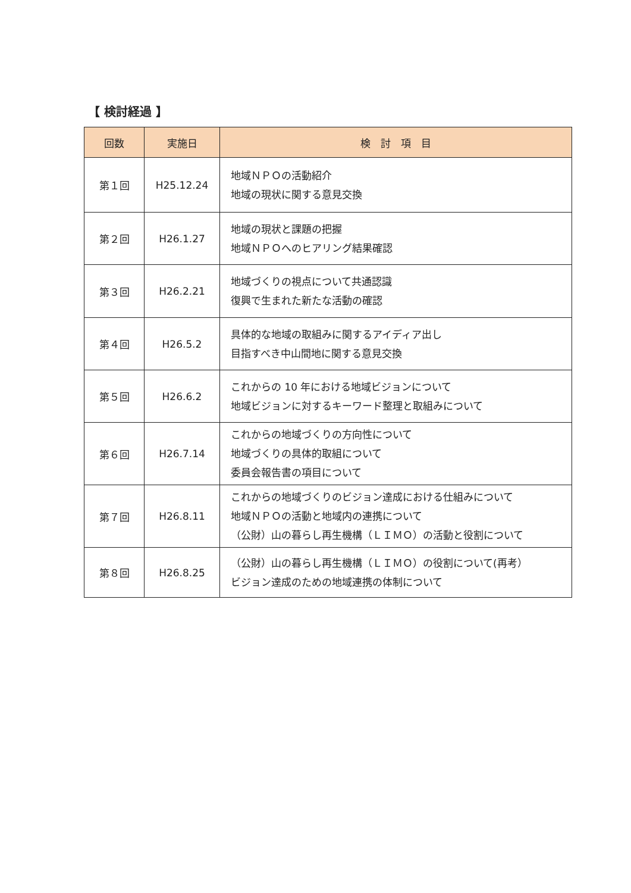【 検討経過 】
| 回数 | 実施日 | 検 討 項 目 |
| --- | --- | --- |
| 第１回 | H25.12.24 | 地域ＮＰＯの活動紹介 地域の現状に関する意見交換 |
| 第２回 | H26.1.27 | 地域の現状と課題の把握 地域ＮＰＯへのヒアリング結果確認 |
| 第３回 | H26.2.21 | 地域づくりの視点について共通認識 復興で生まれた新たな活動の確認 |
| 第４回 | H26.5.2 | 具体的な地域の取組みに関するアイディア出し 目指すべき中山間地に関する意見交換 |
| 第５回 | H26.6.2 | これからの 10 年における地域ビジョンについて 地域ビジョンに対するキーワード整理と取組みについて |
| 第６回 | H26.7.14 | これからの地域づくりの方向性について 地域づくりの具体的取組について 委員会報告書の項目について |
| 第７回 | H26.8.11 | これからの地域づくりのビジョン達成における仕組みについて 地域ＮＰＯの活動と地域内の連携について （公財）山の暮らし再生機構（ＬＩＭＯ）の活動と役割について |
| 第８回 | H26.8.25 | （公財）山の暮らし再生機構（ＬＩＭＯ）の役割について(再考） ビジョン達成のための地域連携の体制について |